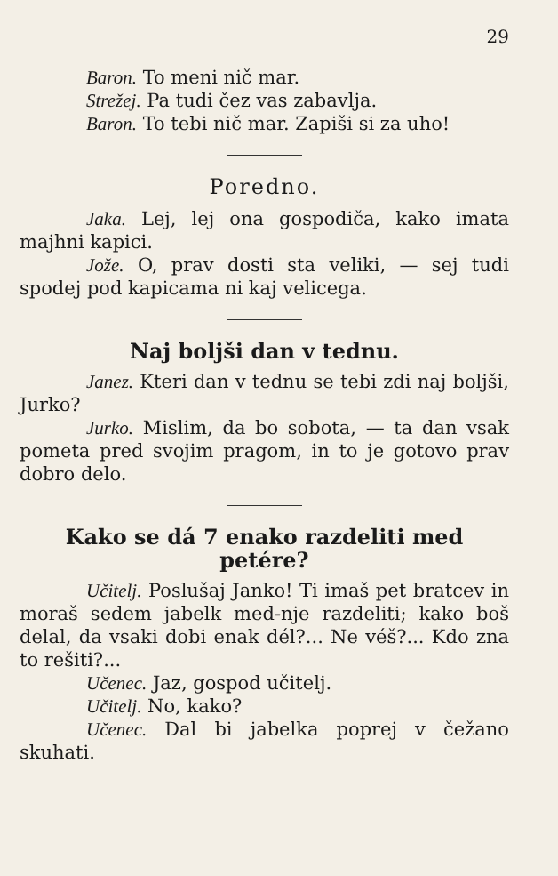29
Baron. To meni nič mar.
Strežej. Pa tudi čez vas zabavlja.
Baron. To tebi nič mar. Zapiši si za uho!
Poredno.
Jaka. Lej, lej ona gospodiča, kako imata majhni kapici.
Jože. O, prav dosti sta veliki, — sej tudi spodej pod kapicama ni kaj velicega.
Naj boljši dan v tednu.
Janez. Kteri dan v tednu se tebi zdi naj boljši, Jurko?
Jurko. Mislim, da bo sobota, — ta dan vsak pometa pred svojim pragom, in to je gotovo prav dobro delo.
Kako se dá 7 enako razdeliti med petére?
Učitelj. Poslušaj Janko! Ti imaš pet bratcev in moraš sedem jabelk med-nje razdeliti; kako boš delal, da vsaki dobi enak dél?... Ne véš?... Kdo zna to rešiti?...
Učenec. Jaz, gospod učitelj.
Učitelj. No, kako?
Učenec. Dal bi jabelka poprej v čežano skuhati.